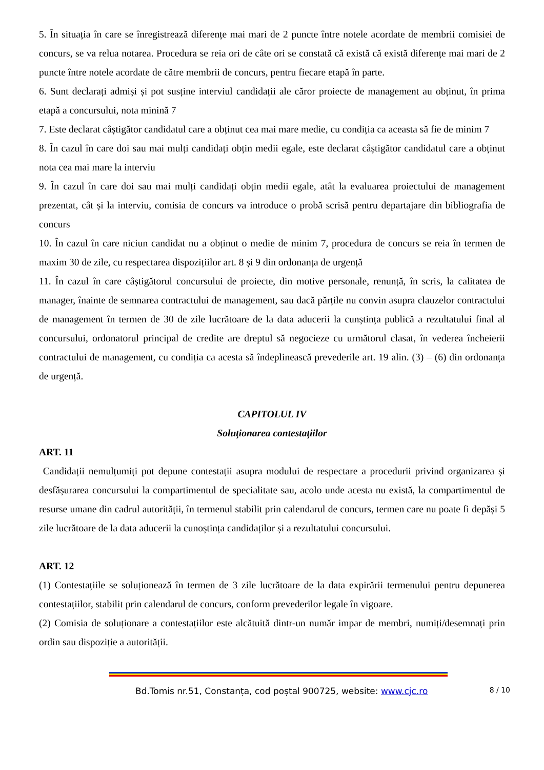5. În situația în care se înregistrează diferențe mai mari de 2 puncte între notele acordate de membrii comisiei de concurs, se va relua notarea. Procedura se reia ori de câte ori se constată că există că există diferențe mai mari de 2 puncte între notele acordate de către membrii de concurs, pentru fiecare etapă în parte.
6. Sunt declarați admiși și pot susține interviul candidații ale căror proiecte de management au obținut, în prima etapă a concursului, nota minină 7
7. Este declarat câștigător candidatul care a obținut cea mai mare medie, cu condiția ca aceasta să fie de minim 7
8. În cazul în care doi sau mai mulți candidați obțin medii egale, este declarat câștigător candidatul care a obținut nota cea mai mare la interviu
9. În cazul în care doi sau mai mulți candidați obțin medii egale, atât la evaluarea proiectului de management prezentat, cât și la interviu, comisia de concurs va introduce o probă scrisă pentru departajare din bibliografia de concurs
10. În cazul în care niciun candidat nu a obținut o medie de minim 7, procedura de concurs se reia în termen de maxim 30 de zile, cu respectarea dispozițiilor art. 8 și 9 din ordonanța de urgență
11. În cazul în care câștigătorul concursului de proiecte, din motive personale, renunță, în scris, la calitatea de manager, înainte de semnarea contractului de management, sau dacă părțile nu convin asupra clauzelor contractului de management în termen de 30 de zile lucrătoare de la data aducerii la cunștința publică a rezultatului final al concursului, ordonatorul principal de credite are dreptul să negocieze cu următorul clasat, în vederea încheierii contractului de management, cu condiția ca acesta să îndeplinească prevederile art. 19 alin. (3) – (6) din ordonanța de urgență.
CAPITOLUL IV
Soluţionarea contestaţiilor
ART. 11
Candidații nemulțumiți pot depune contestații asupra modului de respectare a procedurii privind organizarea și desfășurarea concursului la compartimentul de specialitate sau, acolo unde acesta nu există, la compartimentul de resurse umane din cadrul autorității, în termenul stabilit prin calendarul de concurs, termen care nu poate fi depăși 5 zile lucrătoare de la data aducerii la cunoștința candidaților și a rezultatului concursului.
ART. 12
(1) Contestațiile se soluționează în termen de 3 zile lucrătoare de la data expirării termenului pentru depunerea contestațiilor, stabilit prin calendarul de concurs, conform prevederilor legale în vigoare.
(2) Comisia de soluționare a contestațiilor este alcătuită dintr-un număr impar de membri, numiți/desemnați prin ordin sau dispoziție a autorității.
Bd.Tomis nr.51, Constanța, cod poștal 900725, website: www.cjc.ro 8 / 10